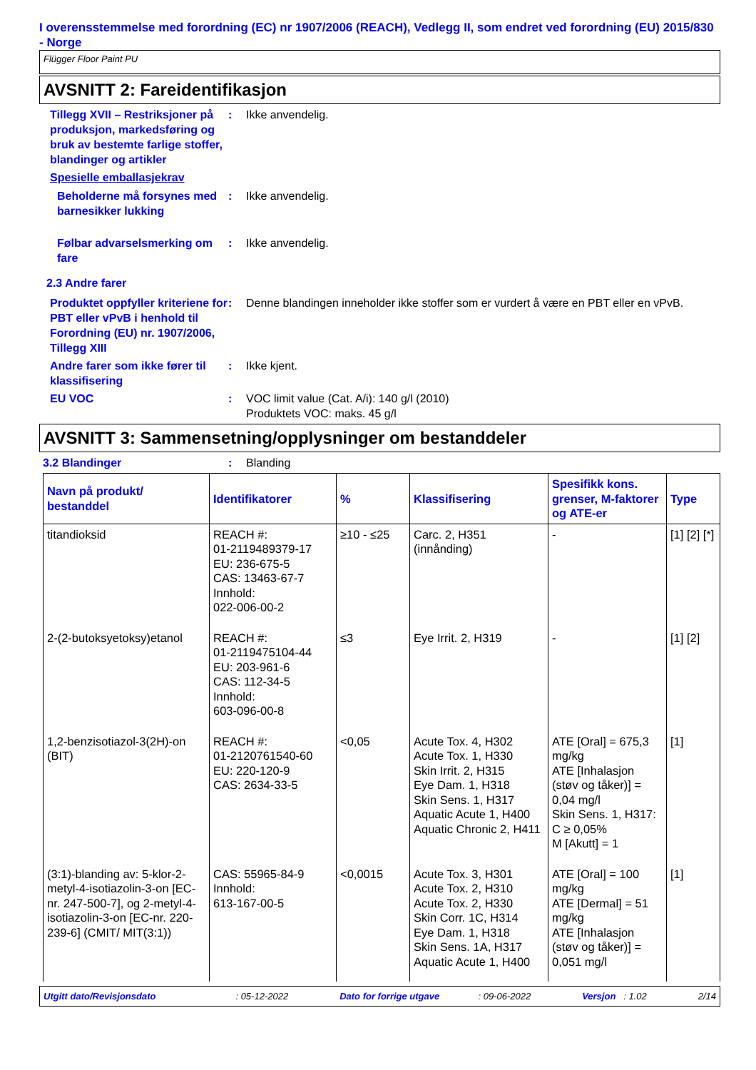I overensstemmelse med forordning (EC) nr 1907/2006 (REACH), Vedlegg II, som endret ved forordning (EU) 2015/830 - Norge
Flügger Floor Paint PU
AVSNITT 2: Fareidentifikasjon
Tillegg XVII – Restriksjoner på produksjon, markedsføring og bruk av bestemte farlige stoffer, blandinger og artikler
: Ikke anvendelig.
Spesielle emballasjekrav
Beholderne må forsynes med barnesikker lukking
: Ikke anvendelig.
Følbar advarselsmerking om fare
: Ikke anvendelig.
2.3 Andre farer
Produktet oppfyller kriteriene for PBT eller vPvB i henhold til Forordning (EU) nr. 1907/2006, Tillegg XIII
: Denne blandingen inneholder ikke stoffer som er vurdert å være en PBT eller en vPvB.
Andre farer som ikke fører til klassifisering
: Ikke kjent.
EU VOC : VOC limit value (Cat. A/i): 140 g/l (2010)
Produktets VOC: maks. 45 g/l
AVSNITT 3: Sammensetning/opplysninger om bestanddeler
3.2 Blandinger : Blanding
| Navn på produkt/ bestanddel | Identifikatorer | % | Klassifisering | Spesifikk kons. grenser, M-faktorer og ATE-er | Type |
| --- | --- | --- | --- | --- | --- |
| titandioksid | REACH #: 01-2119489379-17 EU: 236-675-5 CAS: 13463-67-7 Innhold: 022-006-00-2 | ≥10 - ≤25 | Carc. 2, H351 (innånding) | - | [1] [2] [*] |
| 2-(2-butoksyetoksy)etanol | REACH #: 01-2119475104-44 EU: 203-961-6 CAS: 112-34-5 Innhold: 603-096-00-8 | ≤3 | Eye Irrit. 2, H319 | - | [1] [2] |
| 1,2-benzisotiazol-3(2H)-on (BIT) | REACH #: 01-2120761540-60 EU: 220-120-9 CAS: 2634-33-5 | <0,05 | Acute Tox. 4, H302 Acute Tox. 1, H330 Skin Irrit. 2, H315 Eye Dam. 1, H318 Skin Sens. 1, H317 Aquatic Acute 1, H400 Aquatic Chronic 2, H411 | ATE [Oral] = 675,3 mg/kg ATE [Inhalasjon (støv og tåker)] = 0,04 mg/l Skin Sens. 1, H317: C ≥ 0,05% M [Akutt] = 1 | [1] |
| (3:1)-blanding av: 5-klor-2-metyl-4-isotiazolin-3-on [EC-nr. 247-500-7], og 2-metyl-4-isotiazolin-3-on [EC-nr. 220-239-6] (CMIT/ MIT(3:1)) | CAS: 55965-84-9 Innhold: 613-167-00-5 | <0,0015 | Acute Tox. 3, H301 Acute Tox. 2, H310 Acute Tox. 2, H330 Skin Corr. 1C, H314 Eye Dam. 1, H318 Skin Sens. 1A, H317 Aquatic Acute 1, H400 | ATE [Oral] = 100 mg/kg ATE [Dermal] = 51 mg/kg ATE [Inhalasjon (støv og tåker)] = 0,051 mg/l | [1] |
Utgitt dato/Revisjonsdato : 05-12-2022 Dato for forrige utgave : 09-06-2022 Versjon : 1.02 2/14